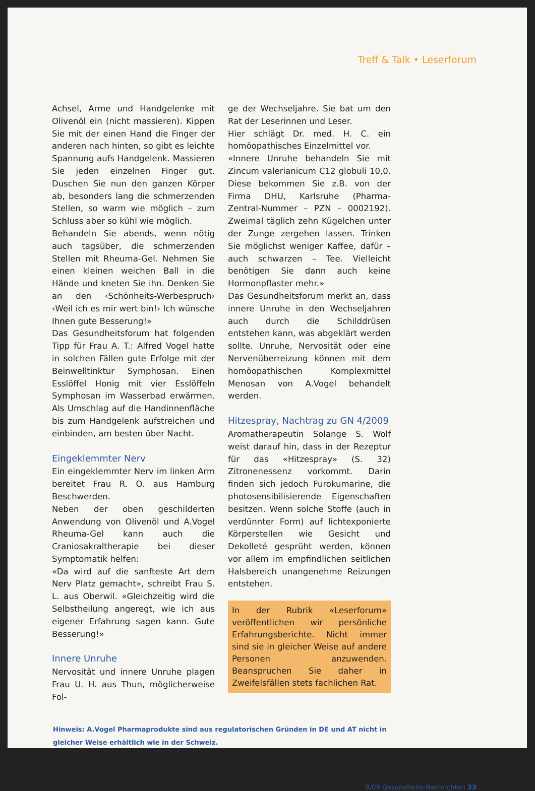Treff & Talk • Leserforum
Achsel, Arme und Handgelenke mit Olivenöl ein (nicht massieren). Kippen Sie mit der einen Hand die Finger der anderen nach hinten, so gibt es leichte Spannung aufs Handgelenk. Massieren Sie jeden einzelnen Finger gut. Duschen Sie nun den ganzen Körper ab, besonders lang die schmerzenden Stellen, so warm wie möglich – zum Schluss aber so kühl wie möglich.
Behandeln Sie abends, wenn nötig auch tagsüber, die schmerzenden Stellen mit Rheuma-Gel. Nehmen Sie einen kleinen weichen Ball in die Hände und kneten Sie ihn. Denken Sie an den ‹Schönheits-Werbespruch› ‹Weil ich es mir wert bin!› Ich wünsche Ihnen gute Besserung!»
Das Gesundheitsforum hat folgenden Tipp für Frau A. T.: Alfred Vogel hatte in solchen Fällen gute Erfolge mit der Beinwelltinktur Symphosan. Einen Esslöffel Honig mit vier Esslöffeln Symphosan im Wasserbad erwärmen. Als Umschlag auf die Handinnenfläche bis zum Handgelenk aufstreichen und einbinden, am besten über Nacht.
Eingeklemmter Nerv
Ein eingeklemmter Nerv im linken Arm bereitet Frau R. O. aus Hamburg Beschwerden.
Neben der oben geschilderten Anwendung von Olivenöl und A.Vogel Rheuma-Gel kann auch die Craniosakraltherapie bei dieser Symptomatik helfen:
«Da wird auf die sanfteste Art dem Nerv Platz gemacht», schreibt Frau S. L. aus Oberwil. «Gleichzeitig wird die Selbstheilung angeregt, wie ich aus eigener Erfahrung sagen kann. Gute Besserung!»
Innere Unruhe
Nervosität und innere Unruhe plagen Frau U. H. aus Thun, möglicherweise Fol-
ge der Wechseljahre. Sie bat um den Rat der Leserinnen und Leser.
Hier schlägt Dr. med. H. C. ein homöopathisches Einzelmittel vor.
«Innere Unruhe behandeln Sie mit Zincum valerianicum C12 globuli 10,0. Diese bekommen Sie z.B. von der Firma DHU, Karlsruhe (Pharma-Zentral-Nummer – PZN – 0002192). Zweimal täglich zehn Kügelchen unter der Zunge zergehen lassen. Trinken Sie möglichst weniger Kaffee, dafür – auch schwarzen – Tee. Vielleicht benötigen Sie dann auch keine Hormonpflaster mehr.»
Das Gesundheitsforum merkt an, dass innere Unruhe in den Wechseljahren auch durch die Schilddrüsen entstehen kann, was abgeklärt werden sollte. Unruhe, Nervosität oder eine Nervenüberreizung können mit dem homöopathischen Komplexmittel Menosan von A.Vogel behandelt werden.
Hitzespray, Nachtrag zu GN 4/2009
Aromatherapeutin Solange S. Wolf weist darauf hin, dass in der Rezeptur für das «Hitzespray» (S. 32) Zitronenessenz vorkommt. Darin finden sich jedoch Furokumarine, die photosensibilisierende Eigenschaften besitzen. Wenn solche Stoffe (auch in verdünnter Form) auf lichtexponierte Körperstellen wie Gesicht und Dekolleté gesprüht werden, können vor allem im empfindlichen seitlichen Halsbereich unangenehme Reizungen entstehen.
In der Rubrik «Leserforum» veröffentlichen wir persönliche Erfahrungsberichte. Nicht immer sind sie in gleicher Weise auf andere Personen anzuwenden. Beanspruchen Sie daher in Zweifelsfällen stets fachlichen Rat.
Hinweis: A.Vogel Pharmaprodukte sind aus regulatorischen Gründen in DE und AT nicht in gleicher Weise erhältlich wie in der Schweiz.
9/09 Gesundheits-Nachrichten 33